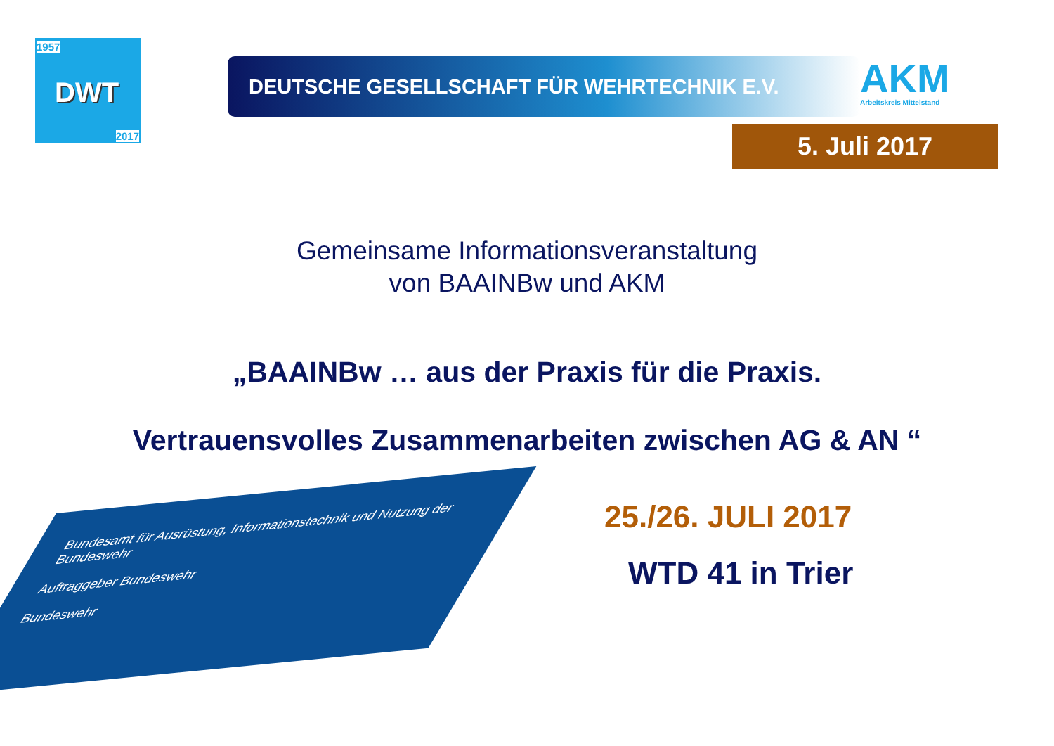1957
DWT
2017
DEUTSCHE GESELLSCHAFT FÜR WEHRTECHNIK E.V.
AKM
Arbeitskreis Mittelstand
5. Juli 2017
Gemeinsame Informationsveranstaltung
von BAAINBw und AKM
„BAAINBw … aus der Praxis für die Praxis.
Vertrauensvolles Zusammenarbeiten zwischen AG & AN “
Bundesamt für Ausrüstung, Informationstechnik und Nutzung der Bundeswehr
Auftraggeber Bundeswehr
Bundeswehr
25./26. JULI 2017
WTD 41 in Trier